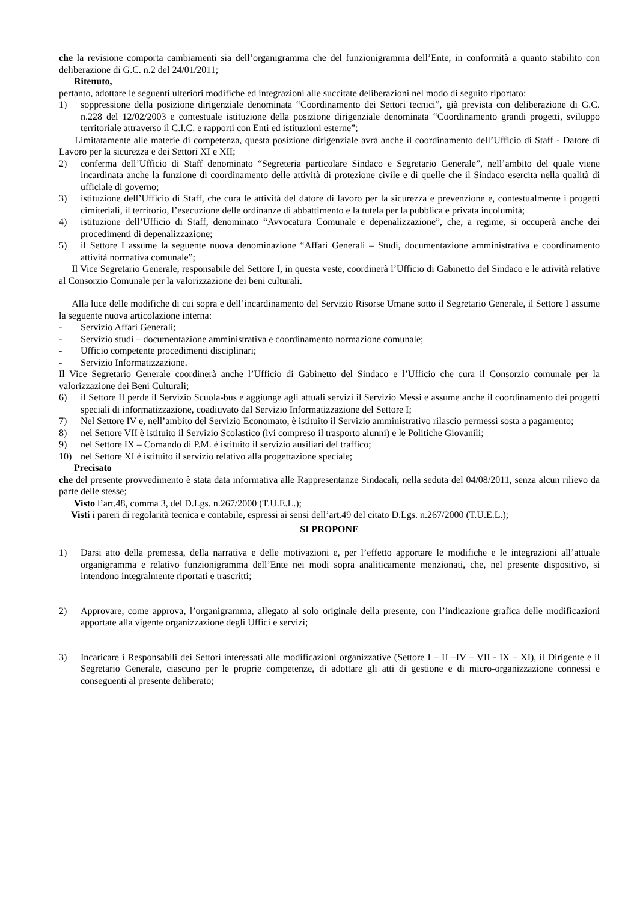che la revisione comporta cambiamenti sia dell’organigramma che del funzionigramma dell’Ente, in conformità a quanto stabilito con deliberazione di G.C. n.2 del 24/01/2011;
Ritenuto,
pertanto, adottare le seguenti ulteriori modifiche ed integrazioni alle succitate deliberazioni nel modo di seguito riportato:
1) soppressione della posizione dirigenziale denominata “Coordinamento dei Settori tecnici”, già prevista con deliberazione di G.C. n.228 del 12/02/2003 e contestuale istituzione della posizione dirigenziale denominata “Coordinamento grandi progetti, sviluppo territoriale attraverso il C.I.C. e rapporti con Enti ed istituzioni esterne”;
Limitatamente alle materie di competenza, questa posizione dirigenziale avrà anche il coordinamento dell’Ufficio di Staff - Datore di Lavoro per la sicurezza e dei Settori XI e XII;
2) conferma dell’Ufficio di Staff denominato “Segreteria particolare Sindaco e Segretario Generale”, nell’ambito del quale viene incardinata anche la funzione di coordinamento delle attività di protezione civile e di quelle che il Sindaco esercita nella qualità di ufficiale di governo;
3) istituzione dell’Ufficio di Staff, che cura le attività del datore di lavoro per la sicurezza e prevenzione e, contestualmente i progetti cimiteriali, il territorio, l’esecuzione delle ordinanze di abbattimento e la tutela per la pubblica e privata incolumità;
4) istituzione dell’Ufficio di Staff, denominato “Avvocatura Comunale e depenalizzazione”, che, a regime, si occuperà anche dei procedimenti di depenalizzazione;
5) il Settore I assume la seguente nuova denominazione “Affari Generali – Studi, documentazione amministrativa e coordinamento attività normativa comunale”;
Il Vice Segretario Generale, responsabile del Settore I, in questa veste, coordinerà l’Ufficio di Gabinetto del Sindaco e le attività relative al Consorzio Comunale per la valorizzazione dei beni culturali.
Alla luce delle modifiche di cui sopra e dell’incardinamento del Servizio Risorse Umane sotto il Segretario Generale, il Settore I assume la seguente nuova articolazione interna:
- Servizio Affari Generali;
- Servizio studi – documentazione amministrativa e coordinamento normazione comunale;
- Ufficio competente procedimenti disciplinari;
- Servizio Informatizzazione.
Il Vice Segretario Generale coordinerà anche l’Ufficio di Gabinetto del Sindaco e l’Ufficio che cura il Consorzio comunale per la valorizzazione dei Beni Culturali;
6) il Settore II perde il Servizio Scuola-bus e aggiunge agli attuali servizi il Servizio Messi e assume anche il coordinamento dei progetti speciali di informatizzazione, coadiuvato dal Servizio Informatizzazione del Settore I;
7) Nel Settore IV e, nell’ambito del Servizio Economato, è istituito il Servizio amministrativo rilascio permessi sosta a pagamento;
8) nel Settore VII è istituito il Servizio Scolastico (ivi compreso il trasporto alunni) e le Politiche Giovanili;
9) nel Settore IX – Comando di P.M. è istituito il servizio ausiliari del traffico;
10) nel Settore XI è istituito il servizio relativo alla progettazione speciale;
Precisato
che del presente provvedimento è stata data informativa alle Rappresentanze Sindacali, nella seduta del 04/08/2011, senza alcun rilievo da parte delle stesse;
Visto l’art.48, comma 3, del D.Lgs. n.267/2000 (T.U.E.L.);
Visti i pareri di regolarità tecnica e contabile, espressi ai sensi dell’art.49 del citato D.Lgs. n.267/2000 (T.U.E.L.);
SI PROPONE
1) Darsi atto della premessa, della narrativa e delle motivazioni e, per l’effetto apportare le modifiche e le integrazioni all’attuale organigramma e relativo funzionigramma dell’Ente nei modi sopra analiticamente menzionati, che, nel presente dispositivo, si intendono integralmente riportati e trascritti;
2) Approvare, come approva, l’organigramma, allegato al solo originale della presente, con l’indicazione grafica delle modificazioni apportate alla vigente organizzazione degli Uffici e servizi;
3) Incaricare i Responsabili dei Settori interessati alle modificazioni organizzative (Settore I – II –IV – VII - IX – XI), il Dirigente e il Segretario Generale, ciascuno per le proprie competenze, di adottare gli atti di gestione e di micro-organizzazione connessi e conseguenti al presente deliberato;